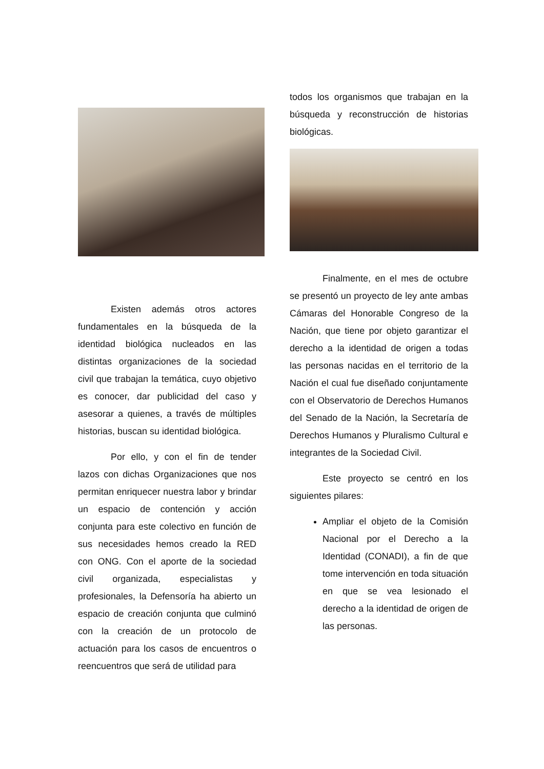Existen además otros actores fundamentales en la búsqueda de la identidad biológica nucleados en las distintas organizaciones de la sociedad civil que trabajan la temática, cuyo objetivo es conocer, dar publicidad del caso y asesorar a quienes, a través de múltiples historias, buscan su identidad biológica.
Por ello, y con el fin de tender lazos con dichas Organizaciones que nos permitan enriquecer nuestra labor y brindar un espacio de contención y acción conjunta para este colectivo en función de sus necesidades hemos creado la RED con ONG. Con el aporte de la sociedad civil organizada, especialistas y profesionales, la Defensoría ha abierto un espacio de creación conjunta que culminó con la creación de un protocolo de actuación para los casos de encuentros o reencuentros que será de utilidad para
todos los organismos que trabajan en la búsqueda y reconstrucción de historias biológicas.
Finalmente, en el mes de octubre se presentó un proyecto de ley ante ambas Cámaras del Honorable Congreso de la Nación, que tiene por objeto garantizar el derecho a la identidad de origen a todas las personas nacidas en el territorio de la Nación el cual fue diseñado conjuntamente con el Observatorio de Derechos Humanos del Senado de la Nación, la Secretaría de Derechos Humanos y Pluralismo Cultural e integrantes de la Sociedad Civil.
Este proyecto se centró en los siguientes pilares:
Ampliar el objeto de la Comisión Nacional por el Derecho a la Identidad (CONADI), a fin de que tome intervención en toda situación en que se vea lesionado el derecho a la identidad de origen de las personas.